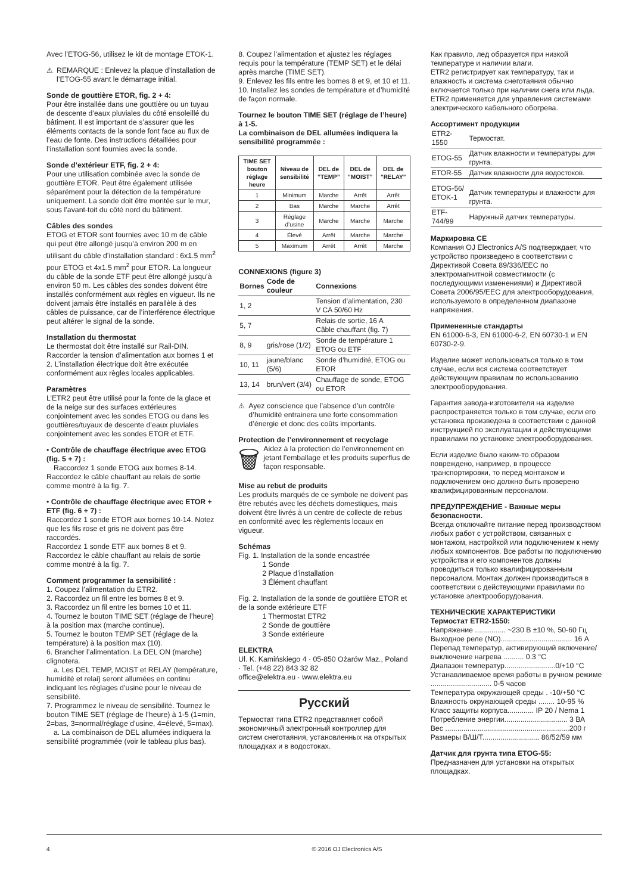Avec l’ETOG-56, utilisez le kit de montage ETOK-1.
⚠ REMARQUE : Enlevez la plaque d’installation de l’ETOG-55 avant le démarrage initial.
Sonde de gouttière ETOR, fig. 2 + 4:
Pour être installée dans une gouttière ou un tuyau de descente d’eaux pluviales du côté ensoleillé du bâtiment. Il est important de s’assurer que les éléments contacts de la sonde font face au flux de l’eau de fonte. Des instructions détaillées pour l’installation sont fournies avec la sonde.
Sonde d’extérieur ETF, fig. 2 + 4:
Pour une utilisation combinée avec la sonde de gouttière ETOR. Peut être également utilisée séparément pour la détection de la température uniquement. La sonde doit être montée sur le mur, sous l’avant-toit du côté nord du bâtiment.
Câbles des sondes
ETOG et ETOR sont fournies avec 10 m de câble qui peut être allongé jusqu’à environ 200 m en utilisant du câble d’installation standard : 6x1.5 mm<sup>2</sup> pour ETOG et 4x1.5 mm<sup>2</sup> pour ETOR. La longueur du câble de la sonde ETF peut être allongé jusqu’à environ 50 m. Les câbles des sondes doivent être installés conformément aux règles en vigueur. Ils ne doivent jamais être installés en parallèle à des câbles de puissance, car de l’interférence électrique peut altérer le signal de la sonde.
Installation du thermostat
Le thermostat doit être installé sur Rail-DIN. Raccorder la tension d’alimentation aux bornes 1 et 2. L’installation électrique doit être exécutée conformément aux règles locales applicables.
Paramètres
L’ETR2 peut être utilisé pour la fonte de la glace et de la neige sur des surfaces extérieures conjointement avec les sondes ETOG ou dans les gouttières/tuyaux de descente d’eaux pluviales conjointement avec les sondes ETOR et ETF.
• Contrôle de chauffage électrique avec ETOG (fig. 5 + 7) :
Raccordez 1 sonde ETOG aux bornes 8-14. Raccordez le câble chauffant au relais de sortie comme montré à la fig. 7.
• Contrôle de chauffage électrique avec ETOR + ETF (fig. 6 + 7) :
Raccordez 1 sonde ETOR aux bornes 10-14. Notez que les fils rose et gris ne doivent pas être raccordés.
Raccordez 1 sonde ETF aux bornes 8 et 9. Raccordez le câble chauffant au relais de sortie comme montré à la fig. 7.
Comment programmer la sensibilité :
1. Coupez l’alimentation du ETR2.
2. Raccordez un fil entre les bornes 8 et 9.
3. Raccordez un fil entre les bornes 10 et 11.
4. Tournez le bouton TIME SET (réglage de l’heure) à la position max (marche continue).
5. Tournez le bouton TEMP SET (réglage de la température) à la position max (10).
6. Brancher l’alimentation. La DEL ON (marche) clignotera.
a. Les DEL TEMP, MOIST et RELAY (température, humidité et relai) seront allumées en continu indiquant les réglages d’usine pour le niveau de sensibilité.
7. Programmez le niveau de sensibilité. Tournez le bouton TIME SET (réglage de l’heure) à 1-5 (1=min, 2=bas, 3=normal/réglage d’usine, 4=élevé, 5=max).
a. La combinaison de DEL allumées indiquera la sensibilité programmée (voir le tableau plus bas).
8. Coupez l’alimentation et ajustez les réglages requis pour la température (TEMP SET) et le délai après marche (TIME SET).
9. Enlevez les fils entre les bornes 8 et 9, et 10 et 11.
10. Installez les sondes de température et d’humidité de façon normale.
Tournez le bouton TIME SET (réglage de l’heure) à 1-5.
La combinaison de DEL allumées indiquera la sensibilité programmée :
| TIME SET bouton réglage heure | Niveau de sensibilité | DEL de ”TEMP” | DEL de ”MOIST” | DEL de ”RELAY” |
| --- | --- | --- | --- | --- |
| 1 | Minimum | Marche | Arrêt | Arrêt |
| 2 | Bas | Marche | Marche | Arrêt |
| 3 | Réglage d’usine | Marche | Marche | Marche |
| 4 | Élevé | Arrêt | Marche | Marche |
| 5 | Maximum | Arrêt | Arrêt | Marche |
CONNEXIONS (figure 3)
| Bornes | Code de couleur | Connexions |
| --- | --- | --- |
| 1, 2 | | Tension d’alimentation, 230 V CA 50/60 Hz |
| 5, 7 | | Relais de sortie, 16 A Câble chauffant (fig. 7) |
| 8, 9 | gris/rose (1/2) | Sonde de température 1 ETOG ou ETF |
| 10, 11 | jaune/blanc (5/6) | Sonde d’humidité, ETOG ou ETOR |
| 13, 14 | brun/vert (3/4) | Chauffage de sonde, ETOG ou ETOR |
⚠ Ayez conscience que l’absence d’un contrôle d’humidité entrainera une forte consommation d’énergie et donc des coûts importants.
Protection de l’environnement et recyclage
🗑 Aidez à la protection de l’environnement en jetant l’emballage et les produits superflus de façon responsable.
Mise au rebut de produits
Les produits marqués de ce symbole ne doivent pas être rebutés avec les déchets domestiques, mais doivent être livrés à un centre de collecte de rebus en conformité avec les règlements locaux en vigueur.
Schémas
Fig. 1. Installation de la sonde encastrée
1 Sonde
2 Plaque d’installation
3 Élément chauffant
Fig. 2. Installation de la sonde de gouttière ETOR et de la sonde extérieure ETF
1 Thermostat ETR2
2 Sonde de gouttière
3 Sonde extérieure
ELEKTRA
Ul. K. Kamińskiego 4 · 05-850 Ożarów Maz., Poland · Tel. (+48 22) 843 32 82
office@elektra.eu · www.elektra.eu
Русский
Термостат типа ETR2 представляет собой экономичный электронный контроллер для систем снеготаяния, установленных на открытых площадках и в водостоках.
Как правило, лед образуется при низкой температуре и наличии влаги.
ETR2 регистрирует как температуру, так и влажность и система снеготаяния обычно включается только при наличии снега или льда. ETR2 применяется для управления системами электрического кабельного обогрева.
Ассортимент продукции
| ETR2-1550 | Термостат. |
| ETOG-55 | Датчик влажности и температуры для грунта. |
| ETOR-55 | Датчик влажности для водостоков. |
| ETOG-56/ ETOK-1 | Датчик температуры и влажности для грунта. |
| ETF-744/99 | Наружный датчик температуры. |
Маркировка CE
Компания OJ Electronics A/S подтверждает, что устройство произведено в соответствии с Директивой Совета 89/336/EEC по электромагнитной совместимости (с последующими изменениями) и Директивой Совета 2006/95/EEC для электрооборудования, используемого в определенном диапазоне напряжения.
Примененные стандарты
EN 61000-6-3, EN 61000-6-2, EN 60730-1 и EN 60730-2-9.
Изделие может использоваться только в том случае, если вся система соответствует действующим правилам по использованию электрооборудования.
Гарантия завода-изготовителя на изделие распространяется только в том случае, если его установка произведена в соответствии с данной инструкцией по эксплуатации и действующими правилами по установке электрооборудования.
Если изделие было каким-то образом повреждено, например, в процессе транспортировки, то перед монтажом и подключением оно должно быть проверено квалифицированным персоналом.
ПРЕДУПРЕЖДЕНИЕ - Важные меры безопасности.
Всегда отключайте питание перед производством любых работ с устройством, связанных с монтажом, настройкой или подключением к нему любых компонентов. Все работы по подключению устройства и его компонентов должны проводиться только квалифицированным персоналом. Монтаж должен производиться в соответствии с действующими правилами по установке электрооборудования.
ТЕХНИЧЕСКИЕ ХАРАКТЕРИСТИКИ
Термостат ETR2-1550:
Напряжение ............... ~230 В ±10 %, 50-60 Гц
Выходное реле (NO)................................... 16 А
Перепад температур, активирующий включение/выключение нагрева .......... 0.3 °C
Диапазон температур.........................0/+10 °C
Устанавливаемое время работы в ручном режиме .............................. 0-5 часов
Температура окружающей среды . -10/+50 °C
Влажность окружающей среды ........ 10-95 %
Класс защиты корпуса............. IP 20 / Nema 1
Потребление энергии............................... 3 ВА
Вес .............................................................200 г
Размеры В/Ш/Т............................ 86/52/59 мм
Датчик для грунта типа ETOG-55:
Предназначен для установки на открытых площадках.
4 © 2016 OJ Electronics A/S